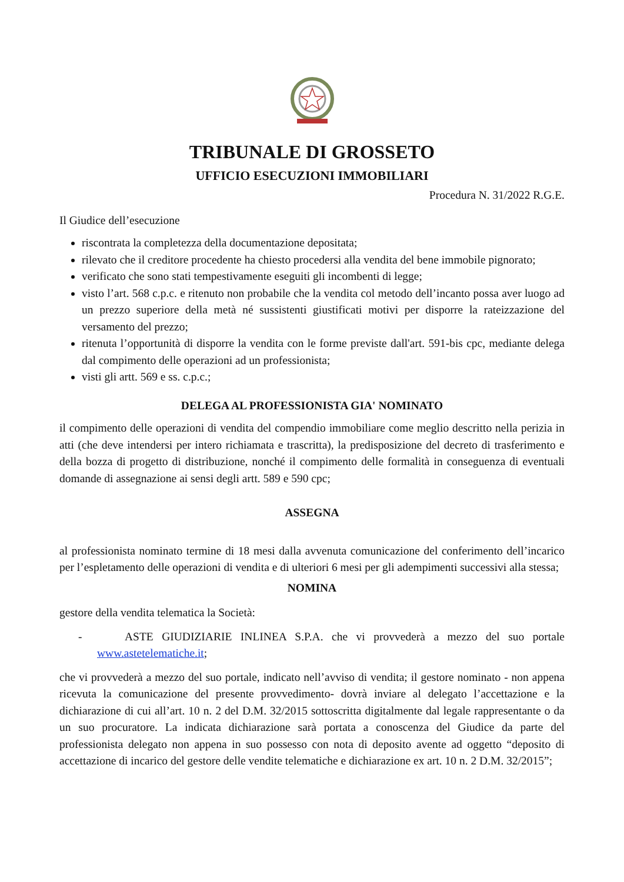TRIBUNALE DI GROSSETO
UFFICIO ESECUZIONI IMMOBILIARI
Procedura N. 31/2022 R.G.E.
Il Giudice dell’esecuzione
riscontrata la completezza della documentazione depositata;
rilevato che il creditore procedente ha chiesto procedersi alla vendita del bene immobile pignorato;
verificato che sono stati tempestivamente eseguiti gli incombenti di legge;
visto l’art. 568 c.p.c. e ritenuto non probabile che la vendita col metodo dell’incanto possa aver luogo ad un prezzo superiore della metà né sussistenti giustificati motivi per disporre la rateizzazione del versamento del prezzo;
ritenuta l’opportunità di disporre la vendita con le forme previste dall'art. 591-bis cpc, mediante delega dal compimento delle operazioni ad un professionista;
visti gli artt. 569 e ss. c.p.c.;
DELEGA AL PROFESSIONISTA GIA' NOMINATO
il compimento delle operazioni di vendita del compendio immobiliare come meglio descritto nella perizia in atti (che deve intendersi per intero richiamata e trascritta), la predisposizione del decreto di trasferimento e della bozza di progetto di distribuzione, nonché il compimento delle formalità in conseguenza di eventuali domande di assegnazione ai sensi degli artt. 589 e 590 cpc;
ASSEGNA
al professionista nominato termine di 18 mesi dalla avvenuta comunicazione del conferimento dell’incarico per l’espletamento delle operazioni di vendita e di ulteriori 6 mesi per gli adempimenti successivi alla stessa;
NOMINA
gestore della vendita telematica la Società:
- ASTE GIUDIZIARIE INLINEA S.P.A. che vi provvederà a mezzo del suo portale www.astetelematiche.it;
che vi provvederà a mezzo del suo portale, indicato nell’avviso di vendita; il gestore nominato - non appena ricevuta la comunicazione del presente provvedimento- dovrà inviare al delegato l’accettazione e la dichiarazione di cui all’art. 10 n. 2 del D.M. 32/2015 sottoscritta digitalmente dal legale rappresentante o da un suo procuratore. La indicata dichiarazione sarà portata a conoscenza del Giudice da parte del professionista delegato non appena in suo possesso con nota di deposito avente ad oggetto “deposito di accettazione di incarico del gestore delle vendite telematiche e dichiarazione ex art. 10 n. 2 D.M. 32/2015”;